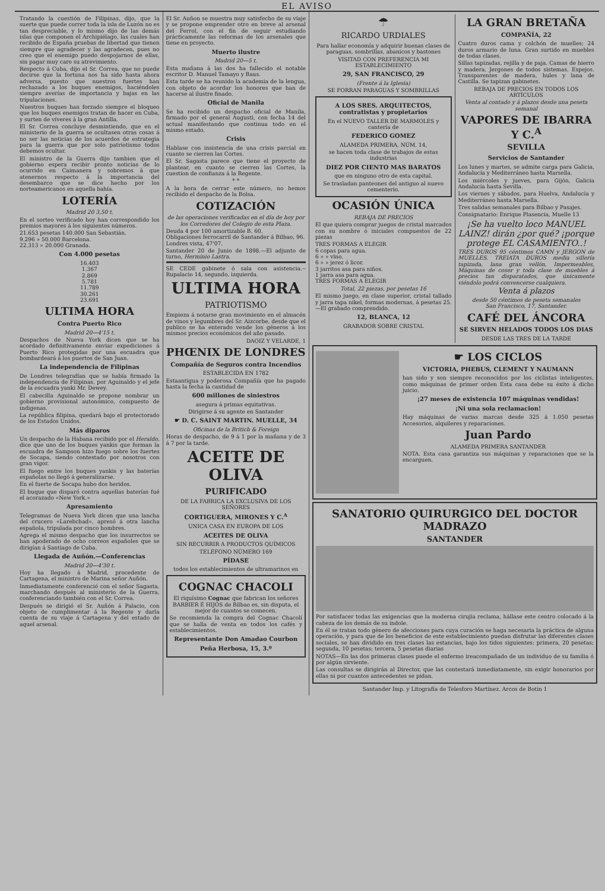EL AVISO
Tratando la cuestión de Filipinas, dijo, que la suerte que puede correr toda la isla de Luzón no es tan despreciable, y lo mismo dijo de las demás islas que componen el Archipiélago, las cuales han recibido de España pruebas de libertad que tienen siempre que agradecer y las agradecen, pues no creo que el enemigo puedo despojarnos de ellas, sin pagar muy caro su atrevimiento.
Respecto á Cuba, dijo el Sr. Correa, que no puede decirse que la fortuna nos ha sido hasta ahora adversa, puesto que nuestros fuertes han rechazado a los buques enemigos, haciéndoles siempre averías de importancia y bajas en las tripulaciones.
Nuestros buques han forzado siempre el bloqueo que los buques enemigos tratan de hacer en Cuba, y surten de víveres á la gran Antilla.
El Sr. Correa concluye desmintiendo, que en el ministerio de la guerra se ocultasen otras cosas á no ser las noticias de los acuerdos de estrategia para la guerra que por solo patriotismo todos debemos ocultar.
El ministro de la Guerra dijo tambien que el gobierno espera recibir pronto noticias de lo ocurrido en Caimanera y sobremos á que atenernos respecto á la importancia del desembarco que se dice hecho por los norteamericanos en aquella bahía.
LOTERÍA
Madrid 20 3,50 t.
En el sorteo verificado hoy han correspondido los premios mayores á los siguientes números.
21.653 pesetas 140.000 San Sebastián.
9.296 » 50.000 Barcelona.
22.313 » 20.000 Granada.
Con 4.000 pesetas
16.403
1.367
2.869
5.781
11.789
30.261
23.691
ULTIMA HORA
Contra Puerto Rico
Madrid 20—4'15 t.
Despachos de Nueva York dicen que se ha acordado definitivamente enviar expediciones á Puerto Rico protegidas por una escuadra que bombardeará á los puertos de San Juan.
La independencia de Filipinas
De Londres telegrafían que se había firmado la independencia de Filipinas, por Aguinaldo y el jefe de la escuadra yanki Mr. Dewey.
El cabecilla Aguinaldo se propone nombrar un gobierno provisional autonómico, compuesto de indigenas.
La república filipina, quedará bajo el protectorado de los Estados Unidos.
Más diparos
Un despacho de la Habana recibido por el Heraldo, dice que uno de los buques yankis que forman la escuadra de Sampson hizo fuego sobre los fuertes de Socapa, siendo contestado por nosotros con gran vigor.
El fuego entre los buques yankis y las baterías españolas no llegó á generalizarse.
En el fuerte de Socapa hubo dos heridos.
El buque que disparó contra aquellas baterías fué el acorazado «New York.»
Apresamiento
Telegramas de Nueva York dicen que una lancha del crucero «Larebchad», apresó á otra lancha española, tripulada por cinco hombres.
Agrega el mismo despacho que los insurrectos se han apoderado de ocho correos españoles que se dirigían á Santiago de Cuba.
Llegada de Auñón.—Conferencias
Madrid 20—4'30 t.
Hoy ha llegado á Madrid, procedente de Cartagena, el ministro de Marina señor Auñón.
Inmediatamente conferenció con el señor Sagasta, marchando después al ministerio de la Guerra, conferenciando también con el Sr. Correa.
Después se dirigió el Sr. Auñón á Palacio, con objeto de cumplimentar á la Regente y darla cuenta de su viaje á Cartagena y del estado de aquel arsenal.
El Sr. Auñon se muestra muy satisfecho de su viaje y se propone emprender otro en breve al arsenal del Ferrol, con el fin de seguir estudiando prácticamente las reformas de los arsenales que tiene en proyecto.
Muerto ilustre
Madrid 20—5 t.
Esta mañana á las dos ha fallecido el notable escritor D. Manuel Tamayo y Baus.
Esta tarde se ha reunido la academia de la lengua, con objeto de acordar los honores que han de hacerse al ilustre finado.
Oficial de Manila
Se ha recibido un despacho oficial de Manila, firmado por el general Augusti, con fecha 14 del actual manifestando que continua todo en el mismo estado.
Crisis
Hablase con insistencia de una crisis parcial en cuanto se cierren las Cortes.
El Sr. Sagasta parece que tiene el proyecto de plantear, en cuanto se cierren las Cortes, la cuestion de confianza á la Regente.
* *
A la hora de cerrar este número, no hemos recibido el despacho de la Bolsa.
COTIZACIÓN
de las operaciones verificadas en el día de hoy por los Corredores del Colegio de esta Plaza.
Deuda 4 por 100 amortizable B. 60.
Obligaciones ferrocarril de Santander á Bilbao, 96.
Londres vista, 47'07.
Santander 20 de Junio de 1898.—El adjunto de turno, Herminio Lastra.
SE CEDE gabinete ó sala con asistencia.--Rupalacio 14, segundo, izquierda.
ULTIMA HORA
PATRIOTISMO
Empieza á notarse gran movimiento en el almacén de vinos y legumbres del Sr. Aizcorbe, desde que el publico se ha enterado vende los géneros á los mismos precios económicos del año pasado.
DAOIZ Y VELARDE, 1
PHŒNIX DE LONDRES
Compañía de Seguros contra Incendios
ESTABLECIDA EN 1782
Estaantigua y poderosa Compañía que ha pagado hasta la fecha la cantidad de
600 millones de siniestros
asegura á primas equitativas.
Dirigirse á su agente en Santander
☛ D. C. SAINT MARTIN. MUELLE, 34
Oficinas de la Britich & Foreign
Horas de despacho, de 9 á 1 por la mañana y de 3 á 7 por la tarde.
ACEITE DE OLIVA
PURIFICADO
DE LA FABRICA LA EXCLUSIVA DE LOS SEÑORES
CORTIGUERA, MIRONES Y C.<sup>A</sup>
UNICA CASA EN EUROPA DE LOS
ACEITES DE OLIVA
SIN RECURRIR A PRODUCTOS QUÍMICOS
TELÉFONO NÚMERO 169
PÍDASE
todos los establecimientos de ultramarinos en
COGNAC CHACOLI
El riquísimo Cognac que fabrican los señores BARBIER É HIJOS de Bilbao es, sin disputa, el mejor de cuantos se comecen.
Se recomienda la compra del Cognac Chacolí que se halla de venta en todos los cafés y establecimientos.
Representante Don Amadao Courbon
Peña Herbosa, 15, 3.º
☂
RICARDO URDIALES
Para hallar economía y adquirir buenas clases de paraguas, sombrillas, abanicos y bastones
VISITAD CON PREFERENCIA MI ESTABLECIMIENTO
29, SAN FRANCISCO, 29
(Frente á la Iglesia)
SE FORRAN PARAGUAS Y SOMBRILLAS
A LOS SRES. ARQUITECTOS, contratistas y propietarios
En el NUEVO TALLER DE MARMOLES y cantería de
FEDERICO GOMEZ
ALAMEDA PRIMERA, NÚM. 14,
se hacen toda clase de trabajos de estas industrias
DIEZ POR CIENTO MAS BARATOS
que en ninguno otro de esta capital.
Se trasladan panteones del antiguo al nuevo cementerio.
OCASIÓN ÚNICA
REBAJA DE PRECIOS
El que quiera comprar juegos de cristal marcados con su nombre ó iniciales compuestos de 22 piezas
TRES FORMAS A ELEGIR
6 copas para agua.
6 » » vino.
6 » » jerez ó licor.
3 jarritos asa para niños.
1 jarra asa para agua.
TRES FORMAS A ELEGIR
Total, 22 piezas, por pesetas 16
El mismo juego, en clase superior, cristal tallado y jarra tapa nikel, formas modernas, á pesetas 25.—El grabado comprendido.
12, BLANCA, 12
GRABADOR SOBRE CRISTAL
LA GRAN BRETAÑA
COMPAÑÍA, 22
Cuatro duros cama y colchón de muelles; 24 duros armario de luna. Gran surtido en muebles de todas clases.
Sillas tapizadas, rejilla y de paja. Camas de hierro y madera. Jergones de todos sistemas. Espejos. Transparentes de madera, hules y lana de Castilla. Se tapizan gabinetes.
REBAJA DE PRECIOS EN TODOS LOS ARTÍCULOS
Venta al contado y á plazos desde una peseta semanal
VAPORES DE IBARRA Y C.<sup>A</sup>
SEVILLA
Servicios de Santander
Los lunes y martes, se admite carga para Galicia, Andalucía y Mediterráneo hasta Marsella.
Los miércoles y jueves, para Gijón, Galicia Andalucía hasta Sevilla.
Los viernes y sábados, para Huelva, Andalucía y Mediterráneo hasta Marsella.
Tres salidas semanales para Bilbao y Pasajes.
Consignatario: Enrique Plasencia, Muelle 13
¡Se ha vuelto loco MANUEL LAINZ! dirán ¿por qué? ¡porque protege EL CASAMIENTO..!
TRES DUROS 95 céntimos CAMN y JERGON de MUELLES. TREIATA DUROS media sillería tapizada, lana gran vellón, Impermeables, Máquinas de coser y toda clase de muebles á precios tan disparatados, que únicamente viéndolo podrá convencerse cualquiera.
Venta á plazos
desde 50 céntimos de peseta semanales
San Francisco, 17, Santander.
CAFÉ DEL ÁNCORA
SE SIRVEN HELADOS TODOS LOS DIAS
DESDE LAS TRES DE LA TARDE
☛ LOS CICLOS
VICTORIA, PHEBUS, CLEMENT Y NAUMANN
han sido y son siempre reconocidos por los ciclistas inteligentes, como máquinas de primer orden Esta casa debe su éxito á dicho juicio.
¡27 meses de existencia 107 máquinas vendidas!
¡Ni una sola reclamacion!
Hay máquinas de varias marcas desde 325 á 1.050 pesetas Accesorios, alquileres y reparaciones.
Juan Pardo
ALAMEDA PRIMERA SANTANDER
NOTA. Esta casa garantiza sus máquinas y reparaciones que se la encarguen.
SANATORIO QUIRURGICO DEL DOCTOR MADRAZO
SANTANDER
Por satisfacer todas las exigencias que la moderna cirujía reclama, hállase este centro colocado á la cabeza de los demás de su índole.
En él se tratan todo género de afecciones para cuya curación se haga necesaria la práctica de alguna operación, y para que de los beneficios de este establecimiento puedan disfrutar las diferentes clases sociales, se han dividido en tres clases las estancias, bajo los tidos siguientes: primera, 20 pesetas; segunda, 10 pesetas; tercera, 5 pesetas diarias
NOTAS—En las dos primeras clases puede el enfermo ireacompañado de un individuo de su familia ó por algún sirviente.
Las consultas se dirigirán al Director, que las contestará inmediatamente, sin exigir honorarios por ellas ni por cuantos antecedentes se pidan.
Santander Imp. y Litografía de Telesforo Martínez. Arcos de Botin 1